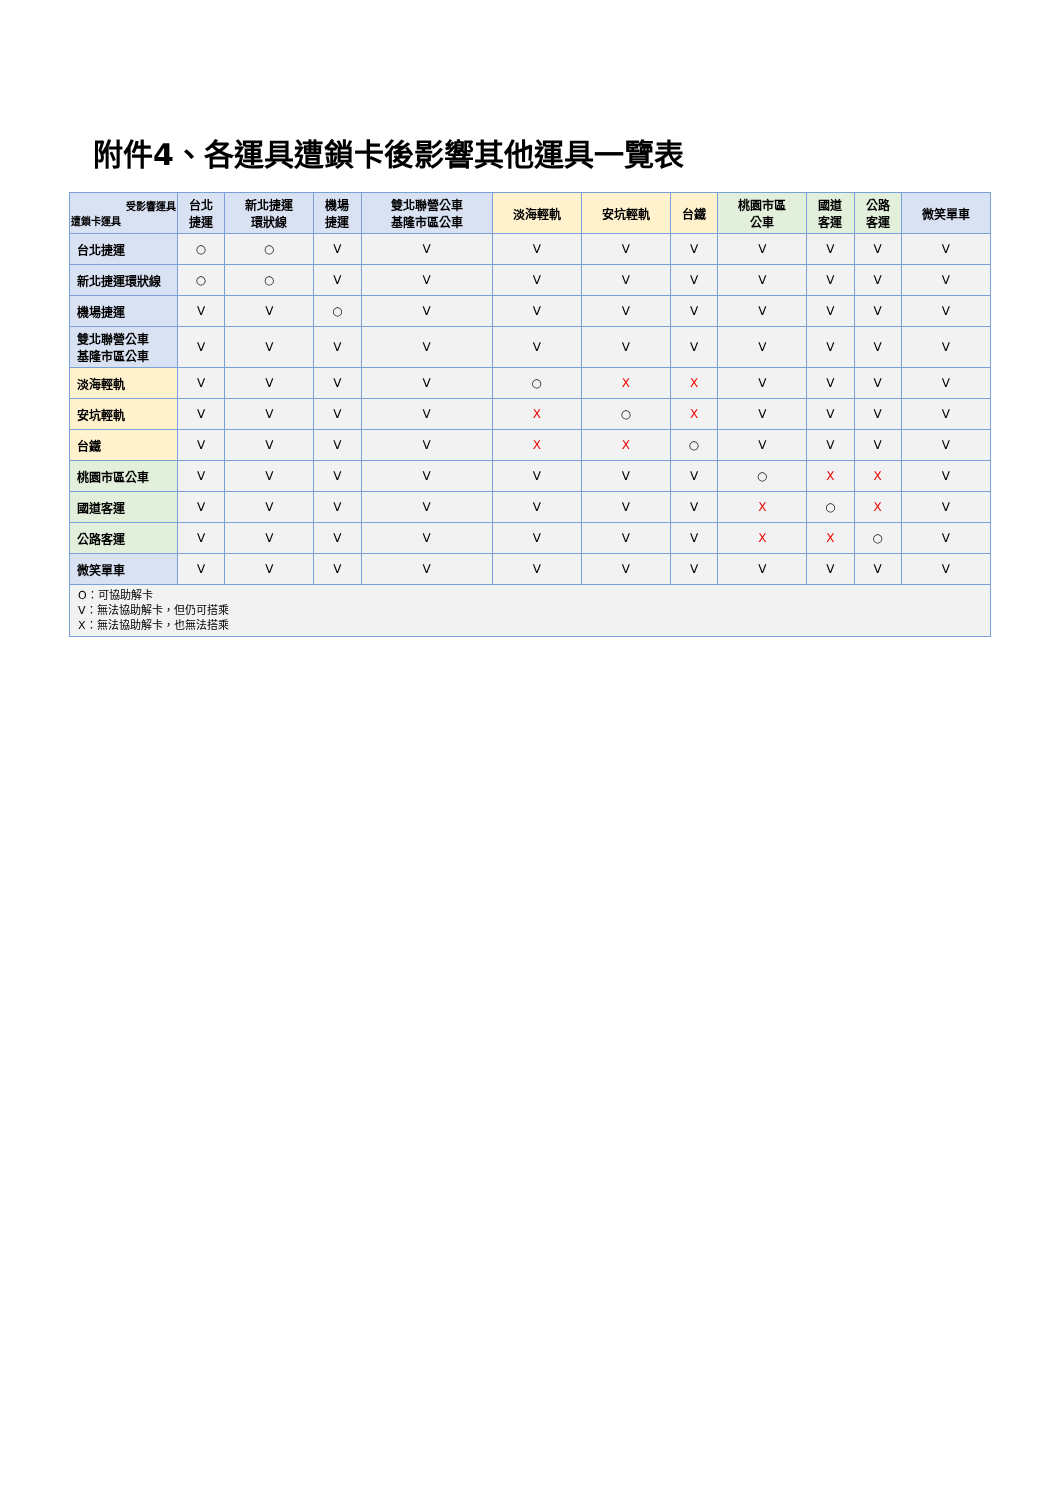附件4、各運具遭鎖卡後影響其他運具一覽表
| 受影響運具 遭鎖卡運具 | 台北 捷運 | 新北捷運 環狀線 | 機場 捷運 | 雙北聯營公車 基隆市區公車 | 淡海輕軌 | 安坑輕軌 | 台鐵 | 桃園市區 公車 | 國道 客運 | 公路 客運 | 微笑單車 |
| --- | --- | --- | --- | --- | --- | --- | --- | --- | --- | --- | --- |
| 台北捷運 | ○ | ○ | V | V | V | V | V | V | V | V | V |
| 新北捷運環狀線 | ○ | ○ | V | V | V | V | V | V | V | V | V |
| 機場捷運 | V | V | ○ | V | V | V | V | V | V | V | V |
| 雙北聯營公車 基隆市區公車 | V | V | V | V | V | V | V | V | V | V | V |
| 淡海輕軌 | V | V | V | V | ○ | X | X | V | V | V | V |
| 安坑輕軌 | V | V | V | V | X | ○ | X | V | V | V | V |
| 台鐵 | V | V | V | V | X | X | ○ | V | V | V | V |
| 桃園市區公車 | V | V | V | V | V | V | V | ○ | X | X | V |
| 國道客運 | V | V | V | V | V | V | V | X | ○ | X | V |
| 公路客運 | V | V | V | V | V | V | V | X | X | ○ | V |
| 微笑單車 | V | V | V | V | V | V | V | V | V | V | V |
| O：可協助解卡 V：無法協助解卡，但仍可搭乘 X：無法協助解卡，也無法搭乘 | | | | | | | | | | | |